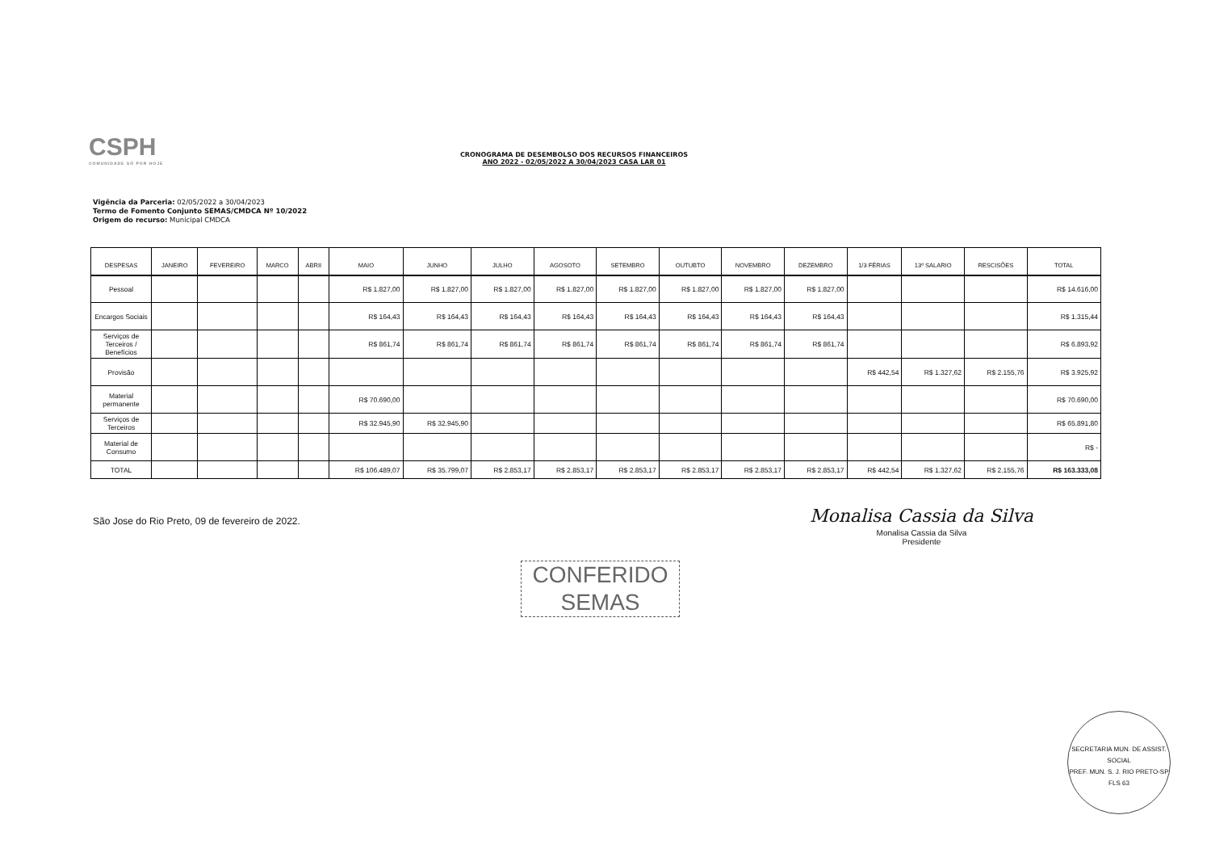CSPH
COMUNIDADE SÓ POR HOJE
CRONOGRAMA DE DESEMBOLSO DOS RECURSOS FINANCEIROS
ANO 2022 - 02/05/2022 A 30/04/2023 CASA LAR 01
Vigência da Parceria: 02/05/2022 a 30/04/2023
Termo de Fomento Conjunto SEMAS/CMDCA Nº 10/2022
Origem do recurso: Municipal CMDCA
| DESPESAS | JANEIRO | FEVEREIRO | MARCO | ABRII | MAIO | JUNHO | JULHO | AGOSOTO | SETEMBRO | OUTUBTO | NOVEMBRO | DEZEMBRO | 1/3 FÉRIAS | 13º SALARIO | RESCISÕES | TOTAL |
| --- | --- | --- | --- | --- | --- | --- | --- | --- | --- | --- | --- | --- | --- | --- | --- | --- |
| Pessoal | | | | | R$ 1.827,00 | R$ 1.827,00 | R$ 1.827,00 | R$ 1.827,00 | R$ 1.827,00 | R$ 1.827,00 | R$ 1.827,00 | R$ 1.827,00 | | | | R$ 14.616,00 |
| Encargos Sociais | | | | | R$ 164,43 | R$ 164,43 | R$ 164,43 | R$ 164,43 | R$ 164,43 | R$ 164,43 | R$ 164,43 | R$ 164,43 | | | | R$ 1.315,44 |
| Serviços de Terceiros / Benefícios | | | | | R$ 861,74 | R$ 861,74 | R$ 861,74 | R$ 861,74 | R$ 861,74 | R$ 861,74 | R$ 861,74 | R$ 861,74 | | | | R$ 6.893,92 |
| Provisão | | | | | | | | | | | | | R$ 442,54 | R$ 1.327,62 | R$ 2.155,76 | R$ 3.925,92 |
| Material permanente | | | | | R$ 70.690,00 | | | | | | | | | | | R$ 70.690,00 |
| Serviços de Terceiros | | | | | R$ 32.945,90 | R$ 32.945,90 | | | | | | | | | | R$ 65.891,80 |
| Material de Consumo | | | | | | | | | | | | | | | | R$ - |
| TOTAL | | | | | R$ 106.489,07 | R$ 35.799,07 | R$ 2.853,17 | R$ 2.853,17 | R$ 2.853,17 | R$ 2.853,17 | R$ 2.853,17 | R$ 2.853,17 | R$ 442,54 | R$ 1.327,62 | R$ 2.155,76 | R$ 163.333,08 |
São Jose do Rio Preto, 09 de fevereiro de 2022.
Monalisa Cassia da Silva
Monalisa Cassia da Silva
Presidente
CONFERIDO
SEMAS
SECRETARIA MUN. DE ASSIST. SOCIAL
PREF. MUN. S. J. RIO PRETO-SP
FLS 63